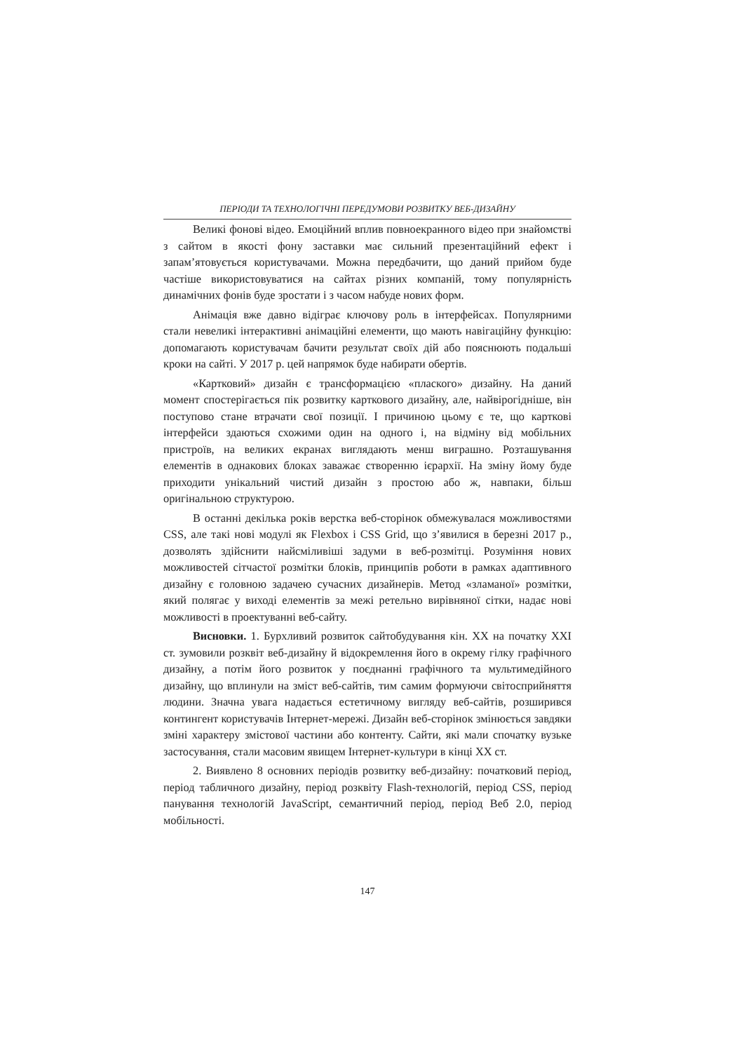ПЕРІОДИ ТА ТЕХНОЛОГІЧНІ ПЕРЕДУМОВИ РОЗВИТКУ ВЕБ-ДИЗАЙНУ
Великі фонові відео. Емоційний вплив повноекранного відео при знайомстві з сайтом в якості фону заставки має сильний презентаційний ефект і запам’ятовується користувачами. Можна передбачити, що даний прийом буде частіше використовуватися на сайтах різних компаній, тому популярність динамічних фонів буде зростати і з часом набуде нових форм.
Анімація вже давно відіграє ключову роль в інтерфейсах. Популярними стали невеликі інтерактивні анімаційні елементи, що мають навігаційну функцію: допомагають користувачам бачити результат своїх дій або пояснюють подальші кроки на сайті. У 2017 р. цей напрямок буде набирати обертів.
«Картковий» дизайн є трансформацією «плаского» дизайну. На даний момент спостерігається пік розвитку карткового дизайну, але, найвірогідніше, він поступово стане втрачати свої позиції. І причиною цьому є те, що карткові інтерфейси здаються схожими один на одного і, на відміну від мобільних пристроїв, на великих екранах виглядають менш виграшно. Розташування елементів в однакових блоках заважає створенню ієрархії. На зміну йому буде приходити унікальний чистий дизайн з простою або ж, навпаки, більш оригінальною структурою.
В останні декілька років верстка веб-сторінок обмежувалася можливостями CSS, але такі нові модулі як Flexbox і CSS Grid, що з’явилися в березні 2017 р., дозволять здійснити найсміливіші задуми в веб-розмітці. Розуміння нових можливостей сітчастої розмітки блоків, принципів роботи в рамках адаптивного дизайну є головною задачею сучасних дизайнерів. Метод «зламаної» розмітки, який полягає у виході елементів за межі ретельно вирівняної сітки, надає нові можливості в проектуванні веб-сайту.
Висновки. 1. Бурхливий розвиток сайтобудування кін. XX на початку XXI ст. зумовили розквіт веб-дизайну й відокремлення його в окрему гілку графічного дизайну, а потім його розвиток у поєднанні графічного та мультимедійного дизайну, що вплинули на зміст веб-сайтів, тим самим формуючи світосприйняття людини. Значна увага надається естетичному вигляду веб-сайтів, розширився контингент користувачів Інтернет-мережі. Дизайн веб-сторінок змінюється завдяки зміні характеру змістової частини або контенту. Сайти, які мали спочатку вузьке застосування, стали масовим явищем Інтернет-культури в кінці XX ст.
2. Виявлено 8 основних періодів розвитку веб-дизайну: початковий період, період табличного дизайну, період розквіту Flash-технологій, період CSS, період панування технологій JavaScript, семантичний період, період Веб 2.0, період мобільності.
147